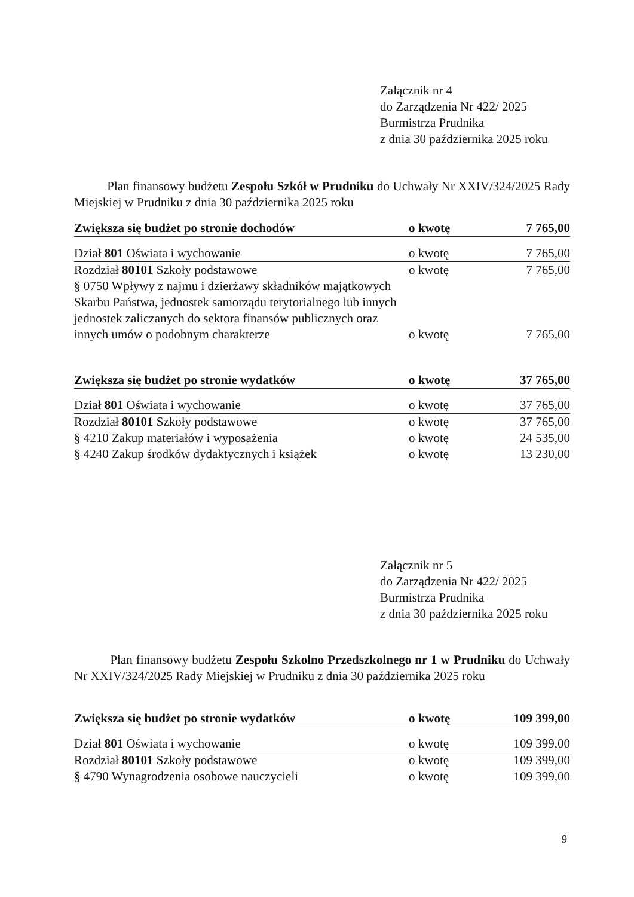Załącznik nr 4
do Zarządzenia Nr 422/ 2025
Burmistrza Prudnika
z dnia 30 października 2025 roku
Plan finansowy budżetu Zespołu Szkół w Prudniku do Uchwały Nr XXIV/324/2025 Rady Miejskiej w Prudniku z dnia 30 października 2025 roku
| Zwiększa się budżet po stronie dochodów | o kwotę | 7 765,00 |
| Dział 801 Oświata i wychowanie | o kwotę | 7 765,00 |
| Rozdział 80101 Szkoły podstawowe | o kwotę | 7 765,00 |
| § 0750 Wpływy z najmu i dzierżawy składników majątkowych Skarbu Państwa, jednostek samorządu terytorialnego lub innych jednostek zaliczanych do sektora finansów publicznych oraz innych umów o podobnym charakterze | o kwotę | 7 765,00 |
| Zwiększa się budżet po stronie wydatków | o kwotę | 37 765,00 |
| Dział 801 Oświata i wychowanie | o kwotę | 37 765,00 |
| Rozdział 80101 Szkoły podstawowe | o kwotę | 37 765,00 |
| § 4210 Zakup materiałów i wyposażenia | o kwotę | 24 535,00 |
| § 4240 Zakup środków dydaktycznych i książek | o kwotę | 13 230,00 |
Załącznik nr 5
do Zarządzenia Nr 422/ 2025
Burmistrza Prudnika
z dnia 30 października 2025 roku
Plan finansowy budżetu Zespołu Szkolno Przedszkolnego nr 1 w Prudniku do Uchwały Nr XXIV/324/2025 Rady Miejskiej w Prudniku z dnia 30 października 2025 roku
| Zwiększa się budżet po stronie wydatków | o kwotę | 109 399,00 |
| Dział 801 Oświata i wychowanie | o kwotę | 109 399,00 |
| Rozdział 80101 Szkoły podstawowe | o kwotę | 109 399,00 |
| § 4790 Wynagrodzenia osobowe nauczycieli | o kwotę | 109 399,00 |
9